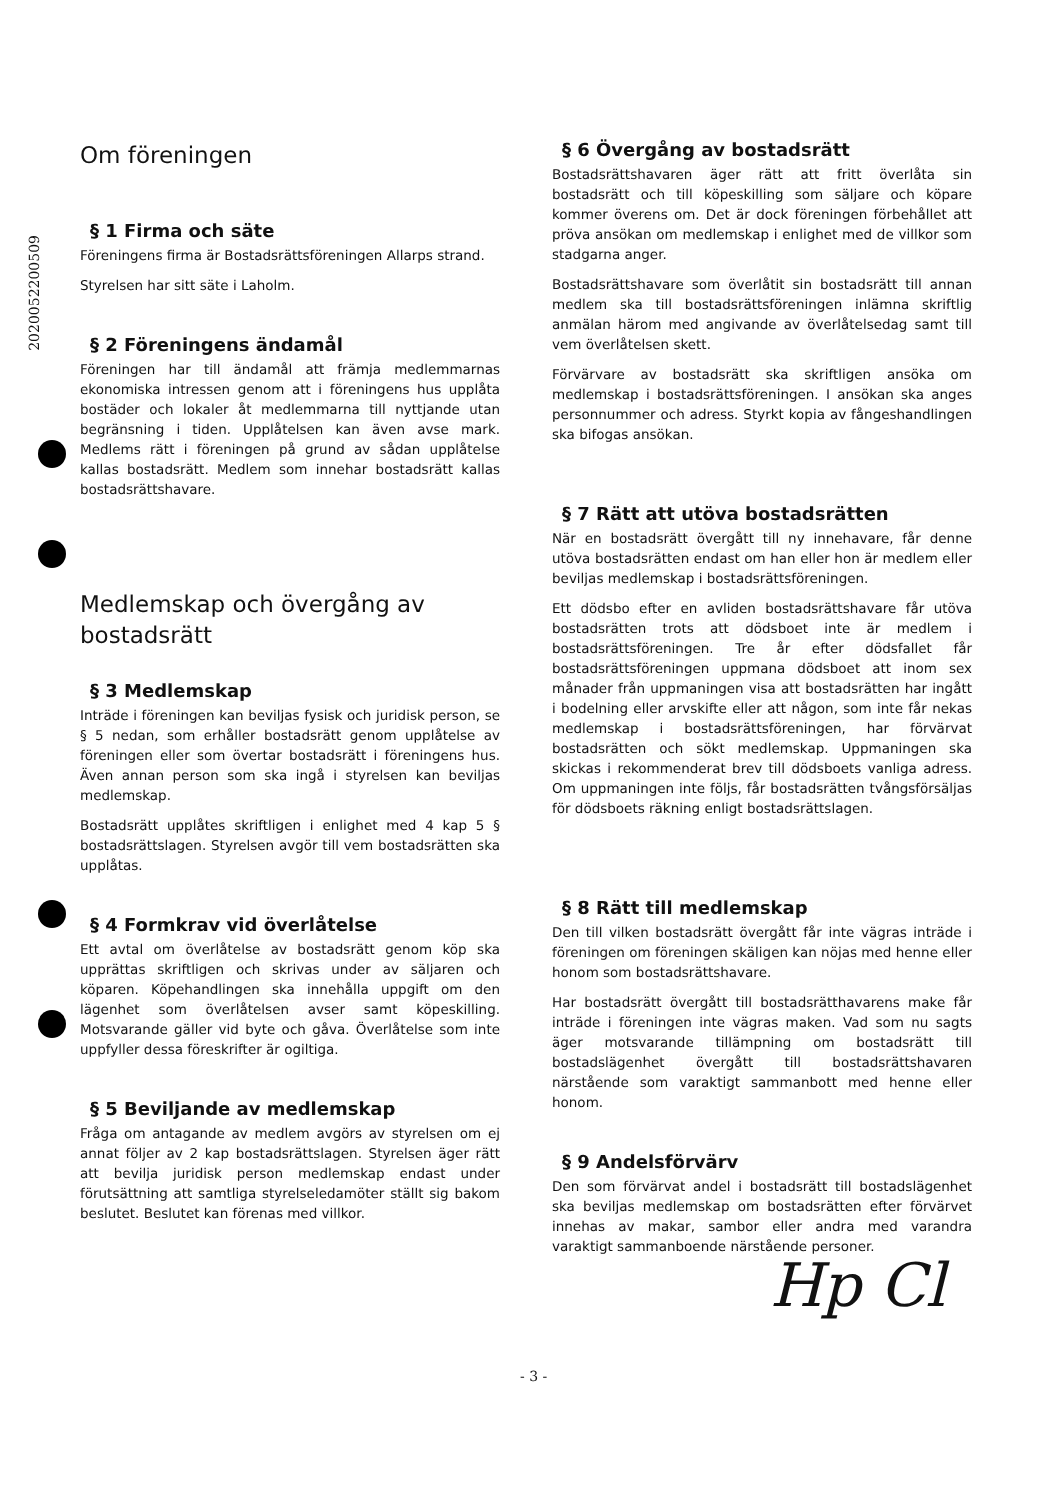202005220050​9
Om föreningen
§ 1 Firma och säte
Föreningens firma är Bostadsrättsföreningen Allarps strand.
Styrelsen har sitt säte i Laholm.
§ 2 Föreningens ändamål
Föreningen har till ändamål att främja medlemmarnas ekonomiska intressen genom att i föreningens hus upplåta bostäder och lokaler åt medlemmarna till nyttjande utan begränsning i tiden. Upplåtelsen kan även avse mark. Medlems rätt i föreningen på grund av sådan upplåtelse kallas bostadsrätt. Medlem som innehar bostadsrätt kallas bostadsrättshavare.
Medlemskap och övergång av bostadsrätt
§ 3 Medlemskap
Inträde i föreningen kan beviljas fysisk och juridisk person, se § 5 nedan, som erhåller bostadsrätt genom upplåtelse av föreningen eller som övertar bostadsrätt i föreningens hus. Även annan person som ska ingå i styrelsen kan beviljas medlemskap.
Bostadsrätt upplåtes skriftligen i enlighet med 4 kap 5 § bostadsrättslagen. Styrelsen avgör till vem bostadsrätten ska upplåtas.
§ 4 Formkrav vid överlåtelse
Ett avtal om överlåtelse av bostadsrätt genom köp ska upprättas skriftligen och skrivas under av säljaren och köparen. Köpehandlingen ska innehålla uppgift om den lägenhet som överlåtelsen avser samt köpeskilling. Motsvarande gäller vid byte och gåva. Överlåtelse som inte uppfyller dessa föreskrifter är ogiltiga.
§ 5 Beviljande av medlemskap
Fråga om antagande av medlem avgörs av styrelsen om ej annat följer av 2 kap bostadsrättslagen. Styrelsen äger rätt att bevilja juridisk person medlemskap endast under förutsättning att samtliga styrelseledamöter ställt sig bakom beslutet. Beslutet kan förenas med villkor.
§ 6 Övergång av bostadsrätt
Bostadsrättshavaren äger rätt att fritt överlåta sin bostadsrätt och till köpeskilling som säljare och köpare kommer överens om. Det är dock föreningen förbehållet att pröva ansökan om medlemskap i enlighet med de villkor som stadgarna anger.
Bostadsrättshavare som överlåtit sin bostadsrätt till annan medlem ska till bostadsrättsföreningen inlämna skriftlig anmälan härom med angivande av överlåtelsedag samt till vem överlåtelsen skett.
Förvärvare av bostadsrätt ska skriftligen ansöka om medlemskap i bostadsrättsföreningen. I ansökan ska anges personnummer och adress. Styrkt kopia av fångeshandlingen ska bifogas ansökan.
§ 7 Rätt att utöva bostadsrätten
När en bostadsrätt övergått till ny innehavare, får denne utöva bostadsrätten endast om han eller hon är medlem eller beviljas medlemskap i bostadsrättsföreningen.
Ett dödsbo efter en avliden bostadsrättshavare får utöva bostadsrätten trots att dödsboet inte är medlem i bostadsrättsföreningen. Tre år efter dödsfallet får bostadsrättsföreningen uppmana dödsboet att inom sex månader från uppmaningen visa att bostadsrätten har ingått i bodelning eller arvskifte eller att någon, som inte får nekas medlemskap i bostadsrättsföreningen, har förvärvat bostadsrätten och sökt medlemskap. Uppmaningen ska skickas i rekommenderat brev till dödsboets vanliga adress. Om uppmaningen inte följs, får bostadsrätten tvångsförsäljas för dödsboets räkning enligt bostadsrättslagen.
§ 8 Rätt till medlemskap
Den till vilken bostadsrätt övergått får inte vägras inträde i föreningen om föreningen skäligen kan nöjas med henne eller honom som bostadsrättshavare.
Har bostadsrätt övergått till bostadsrätthavarens make får inträde i föreningen inte vägras maken. Vad som nu sagts äger motsvarande tillämpning om bostadsrätt till bostadslägenhet övergått till bostadsrättshavaren närstående som varaktigt sammanbott med henne eller honom.
§ 9 Andelsförvärv
Den som förvärvat andel i bostadsrätt till bostadslägenhet ska beviljas medlemskap om bostadsrätten efter förvärvet innehas av makar, sambor eller andra med varandra varaktigt sammanboende närstående personer.
Hp Cl
- 3 -